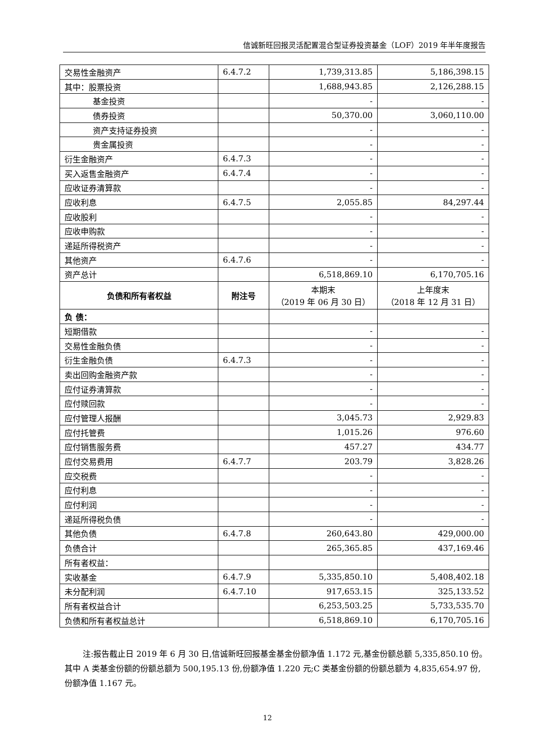信诚新旺回报灵活配置混合型证券投资基金（LOF）2019 年半年度报告
| 交易性金融资产 | 6.4.7.2 | 1,739,313.85 | 5,186,398.15 |
| 其中：股票投资 | | 1,688,943.85 | 2,126,288.15 |
| 基金投资 | | - | - |
| 债券投资 | | 50,370.00 | 3,060,110.00 |
| 资产支持证券投资 | | - | - |
| 贵金属投资 | | - | - |
| 衍生金融资产 | 6.4.7.3 | - | - |
| 买入返售金融资产 | 6.4.7.4 | - | - |
| 应收证券清算款 | | - | - |
| 应收利息 | 6.4.7.5 | 2,055.85 | 84,297.44 |
| 应收股利 | | - | - |
| 应收申购款 | | - | - |
| 递延所得税资产 | | - | - |
| 其他资产 | 6.4.7.6 | - | - |
| 资产总计 | | 6,518,869.10 | 6,170,705.16 |
| 负债和所有者权益 | 附注号 | 本期末 （2019 年 06 月 30 日） | 上年度末 （2018 年 12 月 31 日） |
| 负 债： | | | |
| 短期借款 | | - | - |
| 交易性金融负债 | | - | - |
| 衍生金融负债 | 6.4.7.3 | - | - |
| 卖出回购金融资产款 | | - | - |
| 应付证券清算款 | | - | - |
| 应付赎回款 | | - | - |
| 应付管理人报酬 | | 3,045.73 | 2,929.83 |
| 应付托管费 | | 1,015.26 | 976.60 |
| 应付销售服务费 | | 457.27 | 434.77 |
| 应付交易费用 | 6.4.7.7 | 203.79 | 3,828.26 |
| 应交税费 | | - | - |
| 应付利息 | | - | - |
| 应付利润 | | - | - |
| 递延所得税负债 | | - | - |
| 其他负债 | 6.4.7.8 | 260,643.80 | 429,000.00 |
| 负债合计 | | 265,365.85 | 437,169.46 |
| 所有者权益： | | | |
| 实收基金 | 6.4.7.9 | 5,335,850.10 | 5,408,402.18 |
| 未分配利润 | 6.4.7.10 | 917,653.15 | 325,133.52 |
| 所有者权益合计 | | 6,253,503.25 | 5,733,535.70 |
| 负债和所有者权益总计 | | 6,518,869.10 | 6,170,705.16 |
注:报告截止日 2019 年 6 月 30 日,信诚新旺回报基金基金份额净值 1.172 元,基金份额总额 5,335,850.10 份。其中 A 类基金份额的份额总额为 500,195.13 份,份额净值 1.220 元;C 类基金份额的份额总额为 4,835,654.97 份,份额净值 1.167 元。
12